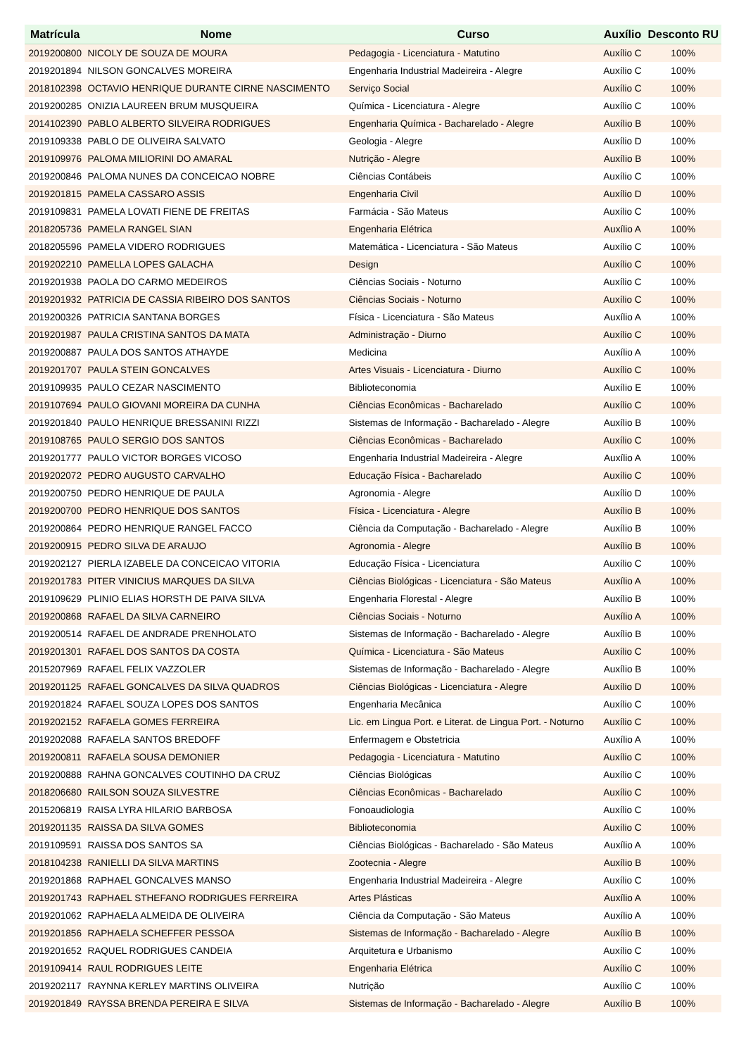| Matrícula | Nome | Curso | Auxílio | Desconto RU |
| --- | --- | --- | --- | --- |
| 2019200800 | NICOLY DE SOUZA DE MOURA | Pedagogia - Licenciatura - Matutino | Auxílio C | 100% |
| 2019201894 | NILSON GONCALVES MOREIRA | Engenharia Industrial Madeireira - Alegre | Auxílio C | 100% |
| 2018102398 | OCTAVIO HENRIQUE DURANTE CIRNE NASCIMENTO | Serviço Social | Auxílio C | 100% |
| 2019200285 | ONIZIA LAUREEN BRUM MUSQUEIRA | Química - Licenciatura - Alegre | Auxílio C | 100% |
| 2014102390 | PABLO ALBERTO SILVEIRA RODRIGUES | Engenharia Química - Bacharelado - Alegre | Auxílio B | 100% |
| 2019109338 | PABLO DE OLIVEIRA SALVATO | Geologia - Alegre | Auxílio D | 100% |
| 2019109976 | PALOMA MILIORINI DO AMARAL | Nutrição - Alegre | Auxílio B | 100% |
| 2019200846 | PALOMA NUNES DA CONCEICAO NOBRE | Ciências Contábeis | Auxílio C | 100% |
| 2019201815 | PAMELA CASSARO ASSIS | Engenharia Civil | Auxílio D | 100% |
| 2019109831 | PAMELA LOVATI FIENE DE FREITAS | Farmácia - São Mateus | Auxílio C | 100% |
| 2018205736 | PAMELA RANGEL SIAN | Engenharia Elétrica | Auxílio A | 100% |
| 2018205596 | PAMELA VIDERO RODRIGUES | Matemática - Licenciatura - São Mateus | Auxílio C | 100% |
| 2019202210 | PAMELLA LOPES GALACHA | Design | Auxílio C | 100% |
| 2019201938 | PAOLA DO CARMO MEDEIROS | Ciências Sociais - Noturno | Auxílio C | 100% |
| 2019201932 | PATRICIA DE CASSIA RIBEIRO DOS SANTOS | Ciências Sociais - Noturno | Auxílio C | 100% |
| 2019200326 | PATRICIA SANTANA BORGES | Física - Licenciatura - São Mateus | Auxílio A | 100% |
| 2019201987 | PAULA CRISTINA SANTOS DA MATA | Administração - Diurno | Auxílio C | 100% |
| 2019200887 | PAULA DOS SANTOS ATHAYDE | Medicina | Auxílio A | 100% |
| 2019201707 | PAULA STEIN GONCALVES | Artes Visuais - Licenciatura - Diurno | Auxílio C | 100% |
| 2019109935 | PAULO CEZAR NASCIMENTO | Biblioteconomia | Auxílio E | 100% |
| 2019107694 | PAULO GIOVANI MOREIRA DA CUNHA | Ciências Econômicas - Bacharelado | Auxílio C | 100% |
| 2019201840 | PAULO HENRIQUE BRESSANINI RIZZI | Sistemas de Informação - Bacharelado - Alegre | Auxílio B | 100% |
| 2019108765 | PAULO SERGIO DOS SANTOS | Ciências Econômicas - Bacharelado | Auxílio C | 100% |
| 2019201777 | PAULO VICTOR BORGES VICOSO | Engenharia Industrial Madeireira - Alegre | Auxílio A | 100% |
| 2019202072 | PEDRO AUGUSTO CARVALHO | Educação Física - Bacharelado | Auxílio C | 100% |
| 2019200750 | PEDRO HENRIQUE DE PAULA | Agronomia - Alegre | Auxílio D | 100% |
| 2019200700 | PEDRO HENRIQUE DOS SANTOS | Física - Licenciatura - Alegre | Auxílio B | 100% |
| 2019200864 | PEDRO HENRIQUE RANGEL FACCO | Ciência da Computação - Bacharelado - Alegre | Auxílio B | 100% |
| 2019200915 | PEDRO SILVA DE ARAUJO | Agronomia - Alegre | Auxílio B | 100% |
| 2019202127 | PIERLA IZABELE DA CONCEICAO VITORIA | Educação Física - Licenciatura | Auxílio C | 100% |
| 2019201783 | PITER VINICIUS MARQUES DA SILVA | Ciências Biológicas - Licenciatura - São Mateus | Auxílio A | 100% |
| 2019109629 | PLINIO ELIAS HORSTH DE PAIVA SILVA | Engenharia Florestal - Alegre | Auxílio B | 100% |
| 2019200868 | RAFAEL DA SILVA CARNEIRO | Ciências Sociais - Noturno | Auxílio A | 100% |
| 2019200514 | RAFAEL DE ANDRADE PRENHOLATO | Sistemas de Informação - Bacharelado - Alegre | Auxílio B | 100% |
| 2019201301 | RAFAEL DOS SANTOS DA COSTA | Química - Licenciatura - São Mateus | Auxílio C | 100% |
| 2015207969 | RAFAEL FELIX VAZZOLER | Sistemas de Informação - Bacharelado - Alegre | Auxílio B | 100% |
| 2019201125 | RAFAEL GONCALVES DA SILVA QUADROS | Ciências Biológicas - Licenciatura - Alegre | Auxílio D | 100% |
| 2019201824 | RAFAEL SOUZA LOPES DOS SANTOS | Engenharia Mecânica | Auxílio C | 100% |
| 2019202152 | RAFAELA GOMES FERREIRA | Lic. em Lingua Port. e Literat. de Lingua Port. - Noturno | Auxílio C | 100% |
| 2019202088 | RAFAELA SANTOS BREDOFF | Enfermagem e Obstetricia | Auxílio A | 100% |
| 2019200811 | RAFAELA SOUSA DEMONIER | Pedagogia - Licenciatura - Matutino | Auxílio C | 100% |
| 2019200888 | RAHNA GONCALVES COUTINHO DA CRUZ | Ciências Biológicas | Auxílio C | 100% |
| 2018206680 | RAILSON SOUZA SILVESTRE | Ciências Econômicas - Bacharelado | Auxílio C | 100% |
| 2015206819 | RAISA LYRA HILARIO BARBOSA | Fonoaudiologia | Auxílio C | 100% |
| 2019201135 | RAISSA DA SILVA GOMES | Biblioteconomia | Auxílio C | 100% |
| 2019109591 | RAISSA DOS SANTOS SA | Ciências Biológicas - Bacharelado - São Mateus | Auxílio A | 100% |
| 2018104238 | RANIELLI DA SILVA MARTINS | Zootecnia - Alegre | Auxílio B | 100% |
| 2019201868 | RAPHAEL GONCALVES MANSO | Engenharia Industrial Madeireira - Alegre | Auxílio C | 100% |
| 2019201743 | RAPHAEL STHEFANO RODRIGUES FERREIRA | Artes Plásticas | Auxílio A | 100% |
| 2019201062 | RAPHAELA ALMEIDA DE OLIVEIRA | Ciência da Computação - São Mateus | Auxílio A | 100% |
| 2019201856 | RAPHAELA SCHEFFER PESSOA | Sistemas de Informação - Bacharelado - Alegre | Auxílio B | 100% |
| 2019201652 | RAQUEL RODRIGUES CANDEIA | Arquitetura e Urbanismo | Auxílio C | 100% |
| 2019109414 | RAUL RODRIGUES LEITE | Engenharia Elétrica | Auxílio C | 100% |
| 2019202117 | RAYNNA KERLEY MARTINS OLIVEIRA | Nutrição | Auxílio C | 100% |
| 2019201849 | RAYSSA BRENDA PEREIRA E SILVA | Sistemas de Informação - Bacharelado - Alegre | Auxílio B | 100% |